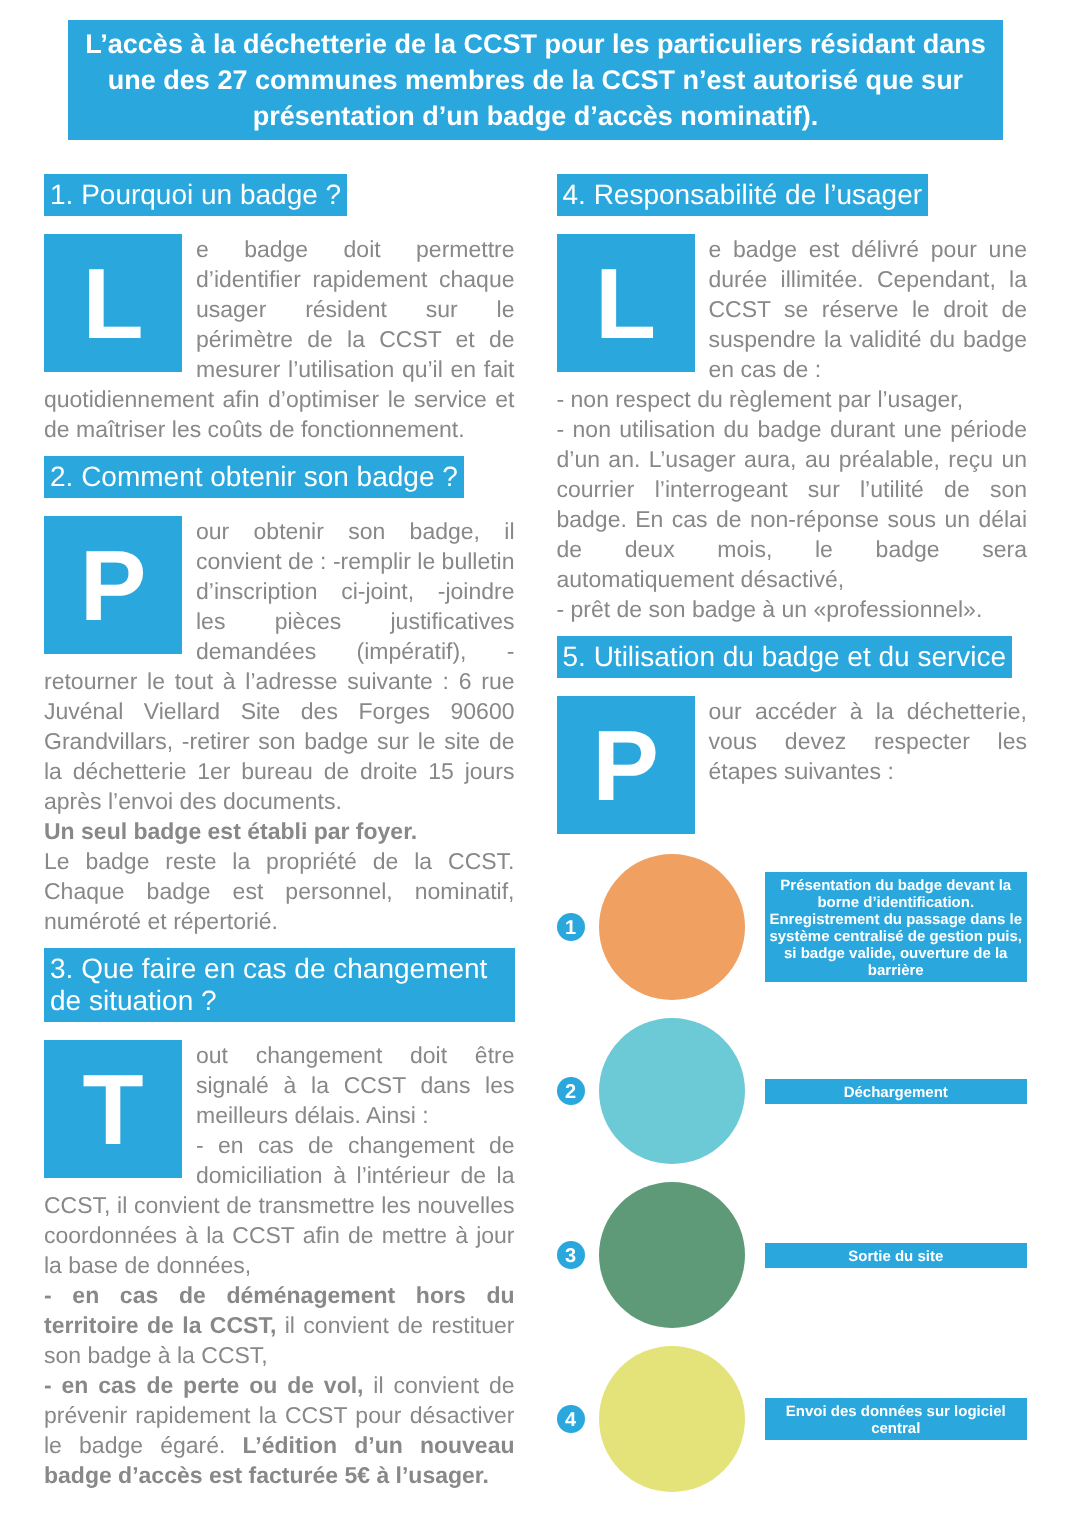L’accès à la déchetterie de la CCST pour les particuliers résidant dans une des 27 communes membres de la CCST n’est autorisé que sur présentation d’un badge d’accès nominatif).
1. Pourquoi un badge ?
Le badge doit permettre d’identifier rapidement chaque usager résident sur le périmètre de la CCST et de mesurer l’utilisation qu’il en fait quotidiennement afin d’optimiser le service et de maîtriser les coûts de fonctionnement.
2. Comment obtenir son badge ?
Pour obtenir son badge, il convient de : -remplir le bulletin d’inscription ci-joint, -joindre les pièces justificatives demandées (impératif), -retourner le tout à l’adresse suivante : 6 rue Juvénal Viellard Site des Forges 90600 Grandvillars, -retirer son badge sur le site de la déchetterie 1er bureau de droite 15 jours après l’envoi des documents.
Un seul badge est établi par foyer.
Le badge reste la propriété de la CCST. Chaque badge est personnel, nominatif, numéroté et répertorié.
3. Que faire en cas de changement de situation ?
Tout changement doit être signalé à la CCST dans les meilleurs délais. Ainsi :
- en cas de changement de domiciliation à l’intérieur de la CCST, il convient de transmettre les nouvelles coordonnées à la CCST afin de mettre à jour la base de données,
- en cas de déménagement hors du territoire de la CCST, il convient de restituer son badge à la CCST,
- en cas de perte ou de vol, il convient de prévenir rapidement la CCST pour désactiver le badge égaré. L’édition d’un nouveau badge d’accès est facturée 5€ à l’usager.
4. Responsabilité de l’usager
Le badge est délivré pour une durée illimitée. Cependant, la CCST se réserve le droit de suspendre la validité du badge en cas de :
- non respect du règlement par l’usager,
- non utilisation du badge durant une période d’un an. L’usager aura, au préalable, reçu un courrier l’interrogeant sur l’utilité de son badge. En cas de non-réponse sous un délai de deux mois, le badge sera automatiquement désactivé,
- prêt de son badge à un «professionnel».
5. Utilisation du badge et du service
Pour accéder à la déchetterie, vous devez respecter les étapes suivantes :
1
Présentation du badge devant la borne d’identification. Enregistrement du passage dans le système centralisé de gestion puis, si badge valide, ouverture de la barrière
2
Déchargement
3
Sortie du site
4
Envoi des données sur logiciel central